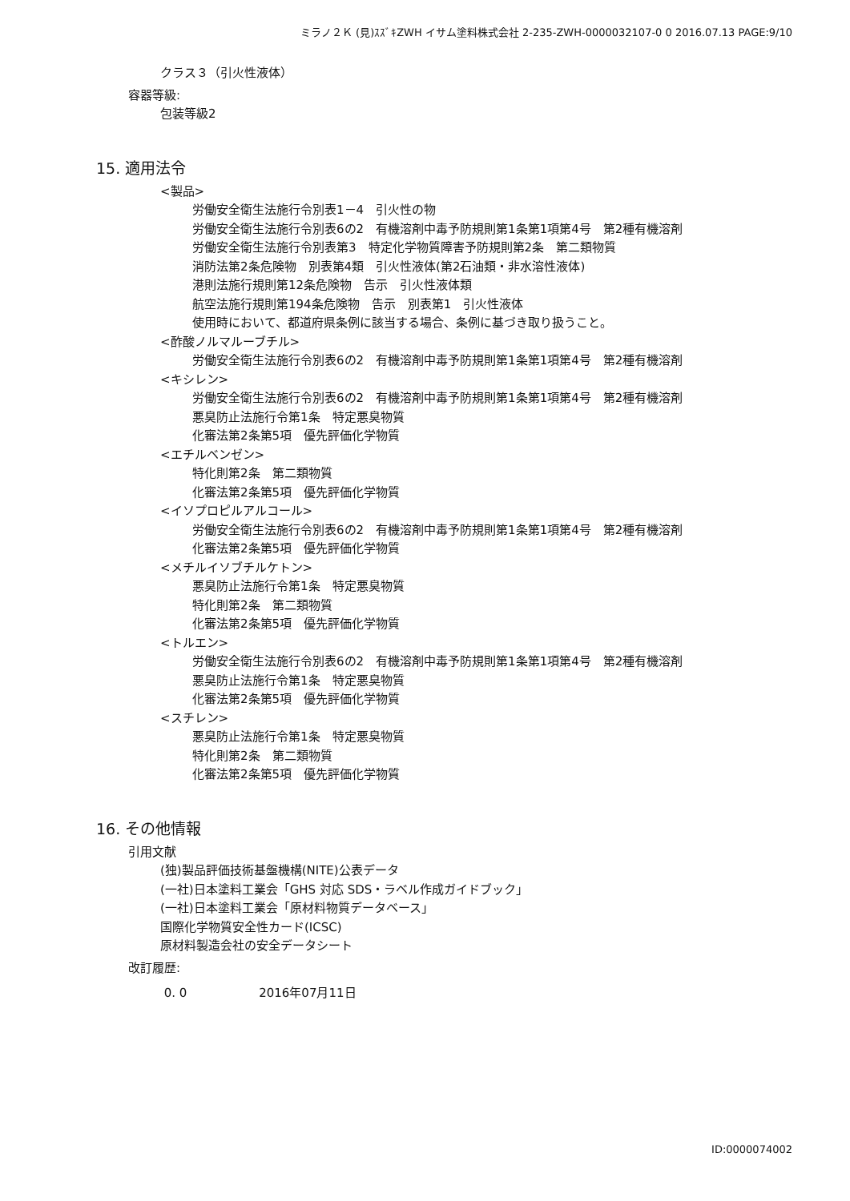ミラノ２Ｋ (見)ｽｽﾞｷZWH イサム塗料株式会社 2-235-ZWH-0000032107-0 0 2016.07.13 PAGE:9/10
クラス３（引火性液体）
容器等級:
包装等級2
15. 適用法令
<製品>
労働安全衛生法施行令別表1－4　引火性の物
労働安全衛生法施行令別表6の2　有機溶剤中毒予防規則第1条第1項第4号　第2種有機溶剤
労働安全衛生法施行令別表第3　特定化学物質障害予防規則第2条　第二類物質
消防法第2条危険物　別表第4類　引火性液体(第2石油類・非水溶性液体)
港則法施行規則第12条危険物　告示　引火性液体類
航空法施行規則第194条危険物　告示　別表第1　引火性液体
使用時において、都道府県条例に該当する場合、条例に基づき取り扱うこと。
<酢酸ノルマルーブチル>
労働安全衛生法施行令別表6の2　有機溶剤中毒予防規則第1条第1項第4号　第2種有機溶剤
<キシレン>
労働安全衛生法施行令別表6の2　有機溶剤中毒予防規則第1条第1項第4号　第2種有機溶剤
悪臭防止法施行令第1条　特定悪臭物質
化審法第2条第5項　優先評価化学物質
<エチルベンゼン>
特化則第2条　第二類物質
化審法第2条第5項　優先評価化学物質
<イソプロピルアルコール>
労働安全衛生法施行令別表6の2　有機溶剤中毒予防規則第1条第1項第4号　第2種有機溶剤
化審法第2条第5項　優先評価化学物質
<メチルイソブチルケトン>
悪臭防止法施行令第1条　特定悪臭物質
特化則第2条　第二類物質
化審法第2条第5項　優先評価化学物質
<トルエン>
労働安全衛生法施行令別表6の2　有機溶剤中毒予防規則第1条第1項第4号　第2種有機溶剤
悪臭防止法施行令第1条　特定悪臭物質
化審法第2条第5項　優先評価化学物質
<スチレン>
悪臭防止法施行令第1条　特定悪臭物質
特化則第2条　第二類物質
化審法第2条第5項　優先評価化学物質
16. その他情報
引用文献
(独)製品評価技術基盤機構(NITE)公表データ
(一社)日本塗料工業会「GHS 対応 SDS・ラベル作成ガイドブック」
(一社)日本塗料工業会「原材料物質データベース」
国際化学物質安全性カード(ICSC)
原材料製造会社の安全データシート
改訂履歴:
0. 0 2016年07月11日
ID:0000074002